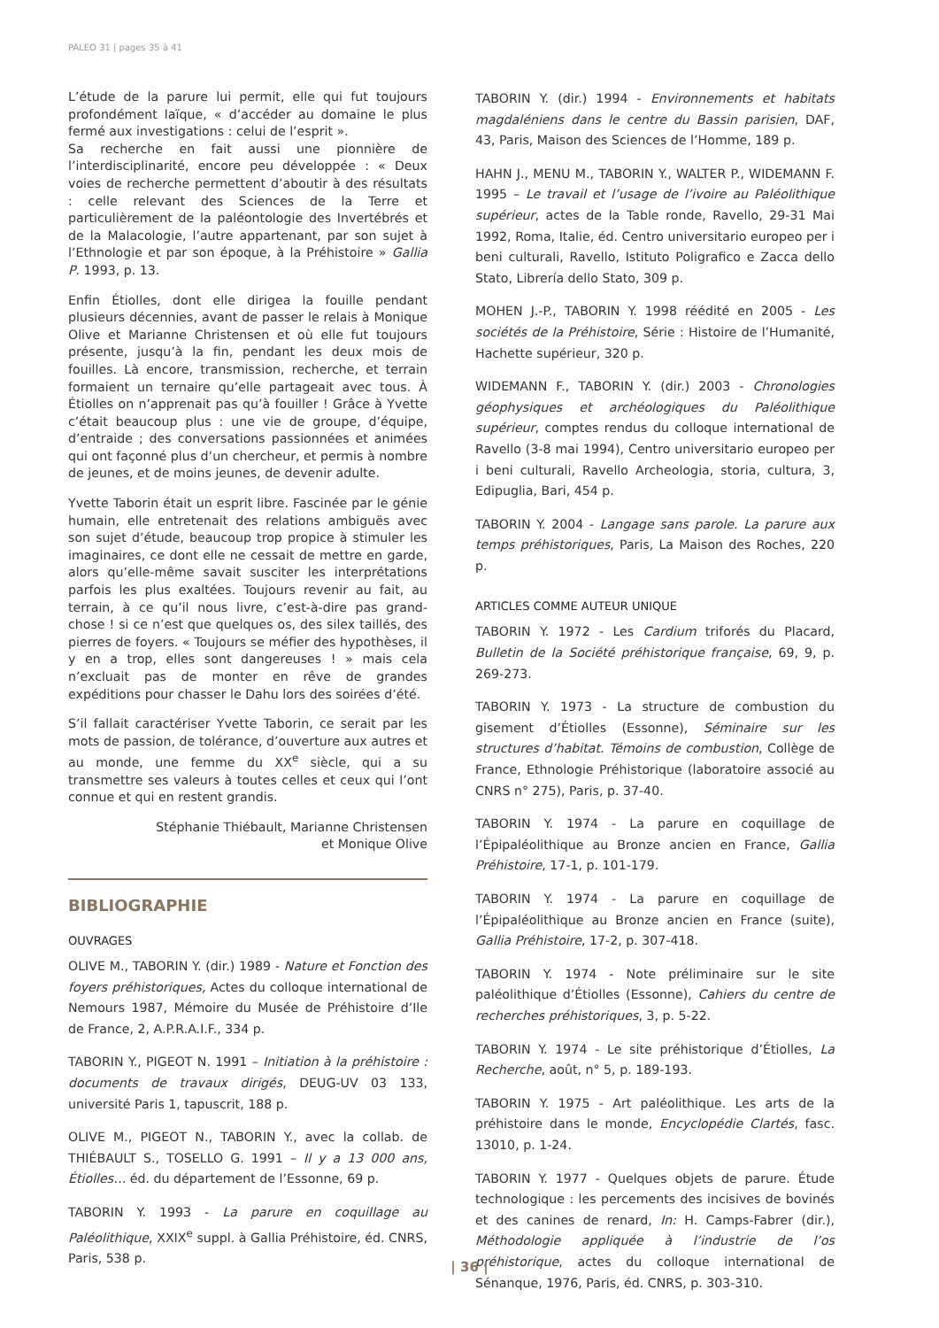PALEO 31 | pages 35 à 41
L’étude de la parure lui permit, elle qui fut toujours profondément laïque, « d’accéder au domaine le plus fermé aux investigations : celui de l’esprit ».
Sa recherche en fait aussi une pionnière de l’interdisciplinarité, encore peu développée : « Deux voies de recherche permettent d’aboutir à des résultats : celle relevant des Sciences de la Terre et particulièrement de la paléontologie des Invertébrés et de la Malacologie, l’autre appartenant, par son sujet à l’Ethnologie et par son époque, à la Préhistoire » Gallia P. 1993, p. 13.
Enfin Étiolles, dont elle dirigea la fouille pendant plusieurs décennies, avant de passer le relais à Monique Olive et Marianne Christensen et où elle fut toujours présente, jusqu’à la fin, pendant les deux mois de fouilles. Là encore, transmission, recherche, et terrain formaient un ternaire qu’elle partageait avec tous. À Étiolles on n’apprenait pas qu’à fouiller ! Grâce à Yvette c’était beaucoup plus : une vie de groupe, d’équipe, d’entraide ; des conversations passionnées et animées qui ont façonné plus d’un chercheur, et permis à nombre de jeunes, et de moins jeunes, de devenir adulte.
Yvette Taborin était un esprit libre. Fascinée par le génie humain, elle entretenait des relations ambiguës avec son sujet d’étude, beaucoup trop propice à stimuler les imaginaires, ce dont elle ne cessait de mettre en garde, alors qu’elle-même savait susciter les interprétations parfois les plus exaltées. Toujours revenir au fait, au terrain, à ce qu’il nous livre, c’est-à-dire pas grand-chose ! si ce n’est que quelques os, des silex taillés, des pierres de foyers. « Toujours se méfier des hypothèses, il y en a trop, elles sont dangereuses ! » mais cela n’excluait pas de monter en rêve de grandes expéditions pour chasser le Dahu lors des soirées d’été.
S’il fallait caractériser Yvette Taborin, ce serait par les mots de passion, de tolérance, d’ouverture aux autres et au monde, une femme du XX<sup>e</sup> siècle, qui a su transmettre ses valeurs à toutes celles et ceux qui l’ont connue et qui en restent grandis.
Stéphanie Thiébault, Marianne Christensen
et Monique Olive
BIBLIOGRAPHIE
OUVRAGES
OLIVE M., TABORIN Y. (dir.) 1989 - Nature et Fonction des foyers préhistoriques, Actes du colloque international de Nemours 1987, Mémoire du Musée de Préhistoire d’Ile de France, 2, A.P.R.A.I.F., 334 p.
TABORIN Y., PIGEOT N. 1991 – Initiation à la préhistoire : documents de travaux dirigés, DEUG-UV 03 133, université Paris 1, tapuscrit, 188 p.
OLIVE M., PIGEOT N., TABORIN Y., avec la collab. de THIÉBAULT S., TOSELLO G. 1991 – Il y a 13 000 ans, Étiolles… éd. du département de l’Essonne, 69 p.
TABORIN Y. 1993 - La parure en coquillage au Paléolithique, XXIX<sup>e</sup> suppl. à Gallia Préhistoire, éd. CNRS, Paris, 538 p.
TABORIN Y. (dir.) 1994 - Environnements et habitats magdaléniens dans le centre du Bassin parisien, DAF, 43, Paris, Maison des Sciences de l’Homme, 189 p.
HAHN J., MENU M., TABORIN Y., WALTER P., WIDEMANN F. 1995 – Le travail et l’usage de l’ivoire au Paléolithique supérieur, actes de la Table ronde, Ravello, 29-31 Mai 1992, Roma, Italie, éd. Centro universitario europeo per i beni culturali, Ravello, Istituto Poligrafico e Zacca dello Stato, Librería dello Stato, 309 p.
MOHEN J.-P., TABORIN Y. 1998 réédité en 2005 - Les sociétés de la Préhistoire, Série : Histoire de l’Humanité, Hachette supérieur, 320 p.
WIDEMANN F., TABORIN Y. (dir.) 2003 - Chronologies géophysiques et archéologiques du Paléolithique supérieur, comptes rendus du colloque international de Ravello (3-8 mai 1994), Centro universitario europeo per i beni culturali, Ravello Archeologia, storia, cultura, 3, Edipuglia, Bari, 454 p.
TABORIN Y. 2004 - Langage sans parole. La parure aux temps préhistoriques, Paris, La Maison des Roches, 220 p.
ARTICLES COMME AUTEUR UNIQUE
TABORIN Y. 1972 - Les Cardium triforés du Placard, Bulletin de la Société préhistorique française, 69, 9, p. 269-273.
TABORIN Y. 1973 - La structure de combustion du gisement d’Étiolles (Essonne), Séminaire sur les structures d’habitat. Témoins de combustion, Collège de France, Ethnologie Préhistorique (laboratoire associé au CNRS n° 275), Paris, p. 37-40.
TABORIN Y. 1974 - La parure en coquillage de l’Épipaléolithique au Bronze ancien en France, Gallia Préhistoire, 17-1, p. 101-179.
TABORIN Y. 1974 - La parure en coquillage de l’Épipaléolithique au Bronze ancien en France (suite), Gallia Préhistoire, 17-2, p. 307-418.
TABORIN Y. 1974 - Note préliminaire sur le site paléolithique d’Étiolles (Essonne), Cahiers du centre de recherches préhistoriques, 3, p. 5-22.
TABORIN Y. 1974 - Le site préhistorique d’Étiolles, La Recherche, août, n° 5, p. 189-193.
TABORIN Y. 1975 - Art paléolithique. Les arts de la préhistoire dans le monde, Encyclopédie Clartés, fasc. 13010, p. 1-24.
TABORIN Y. 1977 - Quelques objets de parure. Étude technologique : les percements des incisives de bovinés et des canines de renard, In: H. Camps-Fabrer (dir.), Méthodologie appliquée à l’industrie de l’os préhistorique, actes du colloque international de Sénanque, 1976, Paris, éd. CNRS, p. 303-310.
| 36 |